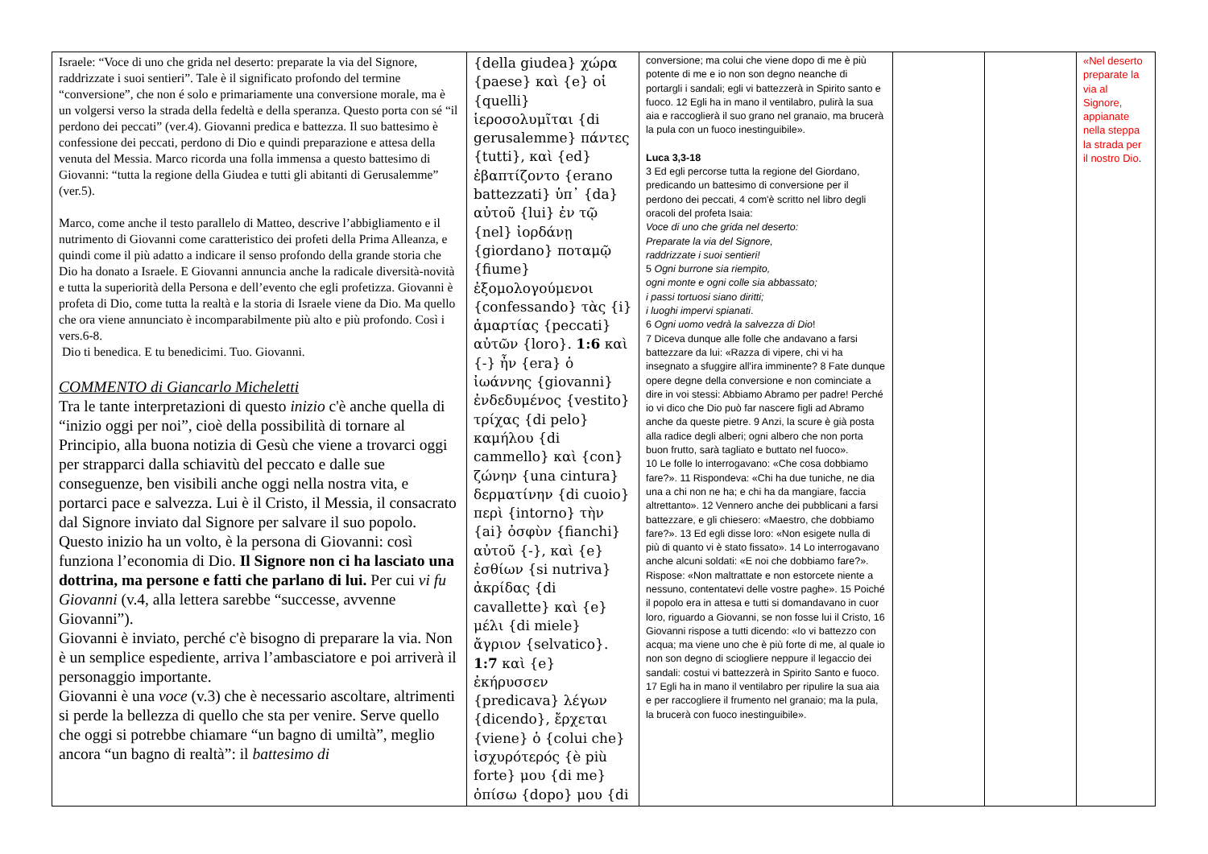| Israele: “Voce di uno che grida nel deserto: preparate la via del Signore, raddrizzate i suoi sentieri”. Tale è il significato profondo del termine “conversione”, che non é solo e primariamente una conversione morale, ma è un volgersi verso la strada della fedeltà e della speranza. Questo porta con sé “il perdono dei peccati” (ver.4). Giovanni predica e battezza. Il suo battesimo è confessione dei peccati, perdono di Dio e quindi preparazione e attesa della venuta del Messia. Marco ricorda una folla immensa a questo battesimo di Giovanni: “tutta la regione della Giudea e tutti gli abitanti di Gerusalemme” (ver.5). Marco, come anche il testo parallelo di Matteo, descrive l’abbigliamento e il nutrimento di Giovanni come caratteristico dei profeti della Prima Alleanza, e quindi come il più adatto a indicare il senso profondo della grande storia che Dio ha donato a Israele. E Giovanni annuncia anche la radicale diversità-novità e tutta la superiorità della Persona e dell’evento che egli profetizza. Giovanni è profeta di Dio, come tutta la realtà e la storia di Israele viene da Dio. Ma quello che ora viene annunciato è incomparabilmente più alto e più profondo. Così i vers.6-8. Dio ti benedica. E tu benedicimi. Tuo. Giovanni. COMMENTO di Giancarlo Micheletti Tra le tante interpretazioni di questo inizio c'è anche quella di “inizio oggi per noi”, cioè della possibilità di tornare al Principio, alla buona notizia di Gesù che viene a trovarci oggi per strapparci dalla schiavitù del peccato e dalle sue conseguenze, ben visibili anche oggi nella nostra vita, e portarci pace e salvezza. Lui è il Cristo, il Messia, il consacrato dal Signore inviato dal Signore per salvare il suo popolo. Questo inizio ha un volto, è la persona di Giovanni: così funziona l’economia di Dio. Il Signore non ci ha lasciato una dottrina, ma persone e fatti che parlano di lui. Per cui vi fu Giovanni (v.4, alla lettera sarebbe “successe, avvenne Giovanni”). Giovanni è inviato, perché c'è bisogno di preparare la via. Non è un semplice espediente, arriva l’ambasciatore e poi arriverà il personaggio importante. Giovanni è una voce (v.3) che è necessario ascoltare, altrimenti si perde la bellezza di quello che sta per venire. Serve quello che oggi si potrebbe chiamare “un bagno di umiltà”, meglio ancora “un bagno di realtà”: il battesimo di | {della giudea} χώρα {paese} καὶ {e} οἱ {quelli} ἱεροσολυμῖται {di gerusalemme} πάντες {tutti}, καὶ {ed} ἐβαπτίζοντο {erano battezzati} ὑπ᾽ {da} αὐτοῦ {lui} ἐν τῷ {nel} ἰορδάνῃ {giordano} ποταμῷ {fiume} ἐξομολογούμενοι {confessando} τὰς {i} ἁμαρτίας {peccati} αὐτῶν {loro}. 1:6 καὶ {-} ἦν {era} ὁ ἰωάννης {giovanni} ἐνδεδυμένος {vestito} τρίχας {di pelo} καμήλου {di cammello} καὶ {con} ζώνην {una cintura} δερματίνην {di cuoio} περὶ {intorno} τὴν {ai} ὀσφὺν {fianchi} αὐτοῦ {-}, καὶ {e} ἐσθίων {si nutriva} ἀκρίδας {di cavallette} καὶ {e} μέλι {di miele} ἄγριον {selvatico}. 1:7 καὶ {e} ἐκήρυσσεν {predicava} λέγων {dicendo}, ἔρχεται {viene} ὁ {colui che} ἰσχυρότερός {è più forte} μου {di me} ὀπίσω {dopo} μου {di | conversione; ma colui che viene dopo di me è più potente di me e io non son degno neanche di portargli i sandali; egli vi battezzerà in Spirito santo e fuoco. 12 Egli ha in mano il ventilabro, pulirà la sua aia e raccoglierà il suo grano nel granaio, ma brucerà la pula con un fuoco inestinguibile». Luca 3,3-18 3 Ed egli percorse tutta la regione del Giordano, predicando un battesimo di conversione per il perdono dei peccati, 4 com'è scritto nel libro degli oracoli del profeta Isaia: Voce di uno che grida nel deserto: Preparate la via del Signore, raddrizzate i suoi sentieri! 5 Ogni burrone sia riempito, ogni monte e ogni colle sia abbassato; i passi tortuosi siano diritti; i luoghi impervi spianati . 6 Ogni uomo vedrà la salvezza di Dio ! 7 Diceva dunque alle folle che andavano a farsi battezzare da lui: «Razza di vipere, chi vi ha insegnato a sfuggire all'ira imminente? 8 Fate dunque opere degne della conversione e non cominciate a dire in voi stessi: Abbiamo Abramo per padre! Perché io vi dico che Dio può far nascere figli ad Abramo anche da queste pietre. 9 Anzi, la scure è già posta alla radice degli alberi; ogni albero che non porta buon frutto, sarà tagliato e buttato nel fuoco». 10 Le folle lo interrogavano: «Che cosa dobbiamo fare?». 11 Rispondeva: «Chi ha due tuniche, ne dia una a chi non ne ha; e chi ha da mangiare, faccia altrettanto». 12 Vennero anche dei pubblicani a farsi battezzare, e gli chiesero: «Maestro, che dobbiamo fare?». 13 Ed egli disse loro: «Non esigete nulla di più di quanto vi è stato fissato». 14 Lo interrogavano anche alcuni soldati: «E noi che dobbiamo fare?». Rispose: «Non maltrattate e non estorcete niente a nessuno, contentatevi delle vostre paghe». 15 Poiché il popolo era in attesa e tutti si domandavano in cuor loro, riguardo a Giovanni, se non fosse lui il Cristo, 16 Giovanni rispose a tutti dicendo: «Io vi battezzo con acqua; ma viene uno che è più forte di me, al quale io non son degno di sciogliere neppure il legaccio dei sandali: costui vi battezzerà in Spirito Santo e fuoco. 17 Egli ha in mano il ventilabro per ripulire la sua aia e per raccogliere il frumento nel granaio; ma la pula, la brucerà con fuoco inestinguibile». | | | «Nel deserto preparate la via al Signore, appianate nella steppa la strada per il nostro Dio . |